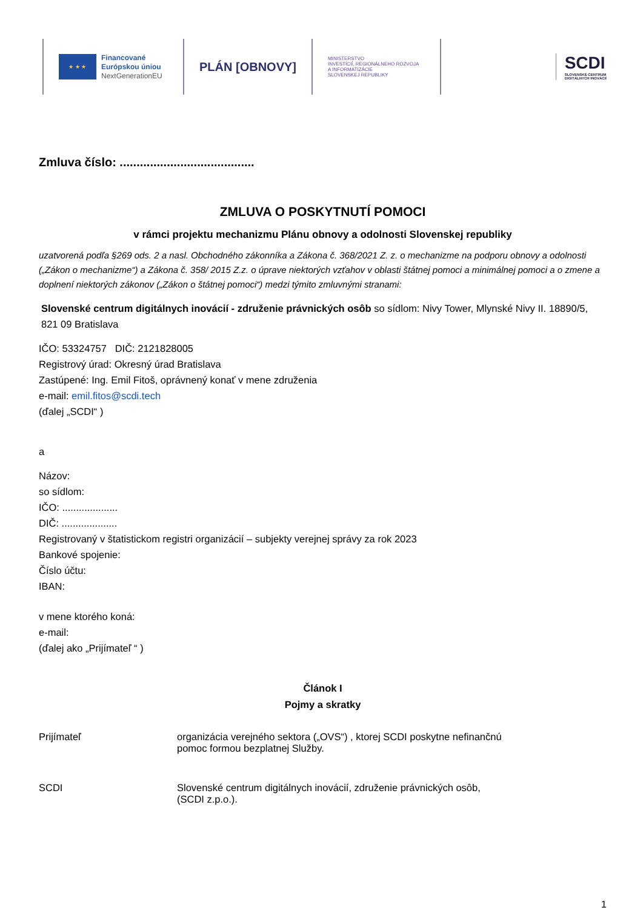★ ★ ★
Financované
Európskou úniou
NextGenerationEU
PLÁN [OBNOVY]
MINISTERSTVO
INVESTÍCIÍ, REGIONÁLNEHO ROZVOJA
A INFORMATIZÁCIE
SLOVENSKEJ REPUBLIKY
SCDI
SLOVENSKÉ CENTRUM
DIGITÁLNYCH INOVÁCIÍ
Zmluva číslo: ........................................
ZMLUVA O POSKYTNUTÍ POMOCI
v rámci projektu mechanizmu Plánu obnovy a odolnosti Slovenskej republiky
uzatvorená podľa §269 ods. 2 a nasl. Obchodného zákonníka a Zákona č. 368/2021 Z. z. o mechanizme na podporu obnovy a odolnosti („Zákon o mechanizme“) a Zákona č. 358/ 2015 Z.z. o úprave niektorých vzťahov v oblasti štátnej pomoci a minimálnej pomoci a o zmene a doplnení niektorých zákonov („Zákon o štátnej pomoci“) medzi týmito zmluvnými stranami:
Slovenské centrum digitálnych inovácií - združenie právnických osôb so sídlom: Nivy Tower, Mlynské Nivy II. 18890/5, 821 09 Bratislava
IČO: 53324757 DIČ: 2121828005
Registrový úrad: Okresný úrad Bratislava
Zastúpené: Ing. Emil Fitoš, oprávnený konať v mene združenia
e-mail: emil.fitos@scdi.tech
(ďalej „SCDI“ )
a
Názov:
so sídlom:
IČO: ....................
DIČ: ....................
Registrovaný v štatistickom registri organizácií – subjekty verejnej správy za rok 2023
Bankové spojenie:
Číslo účtu:
IBAN:
v mene ktorého koná:
e-mail:
(ďalej ako „Prijímateľ “ )
Článok I
Pojmy a skratky
Prijímateľ organizácia verejného sektora („OVS“) , ktorej SCDI poskytne nefinančnú
pomoc formou bezplatnej Služby.
SCDI Slovenské centrum digitálnych inovácií, združenie právnických osôb,
(SCDI z.p.o.).
1